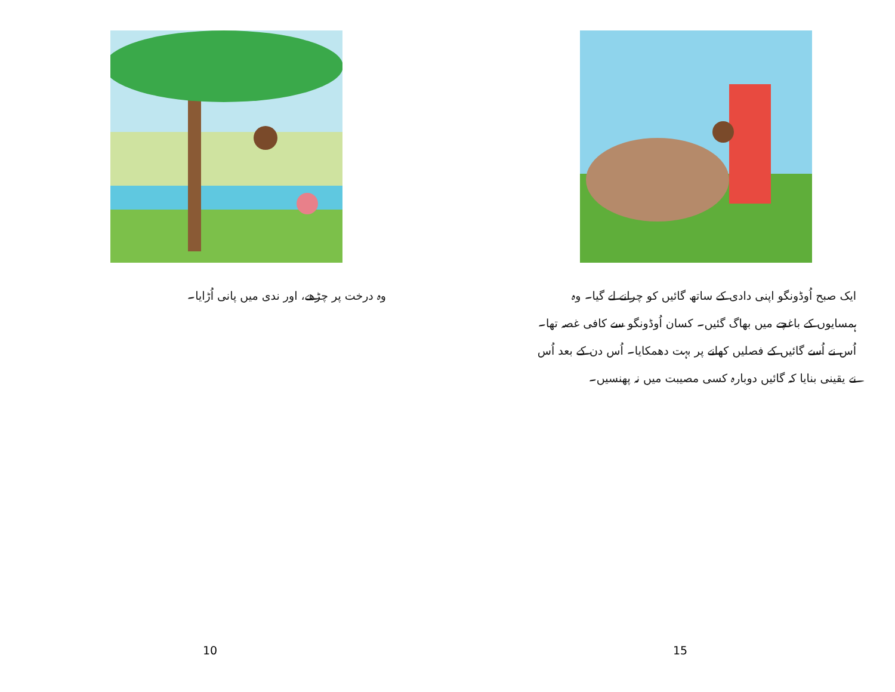وہ درخت پر چڑھے، اور ندی میں پانی اُڑایا۔
10
ایک صبح اُوڈونگو اپنی دادی کے ساتھ گائیں کو چرانے لے گیا۔ وہ ہمسایوں کے باغچے میں بھاگ گئیں۔ کسان اُوڈونگو سے کافی غصہ تھا۔ اُس نے اُسے گائیں کے فصلیں کھانے پر بہت دھمکایا۔ اُس دن کے بعد اُس نے یقینی بنایا کہ گائیں دوبارہ کسی مصیبت میں نہ پھنسیں۔
15